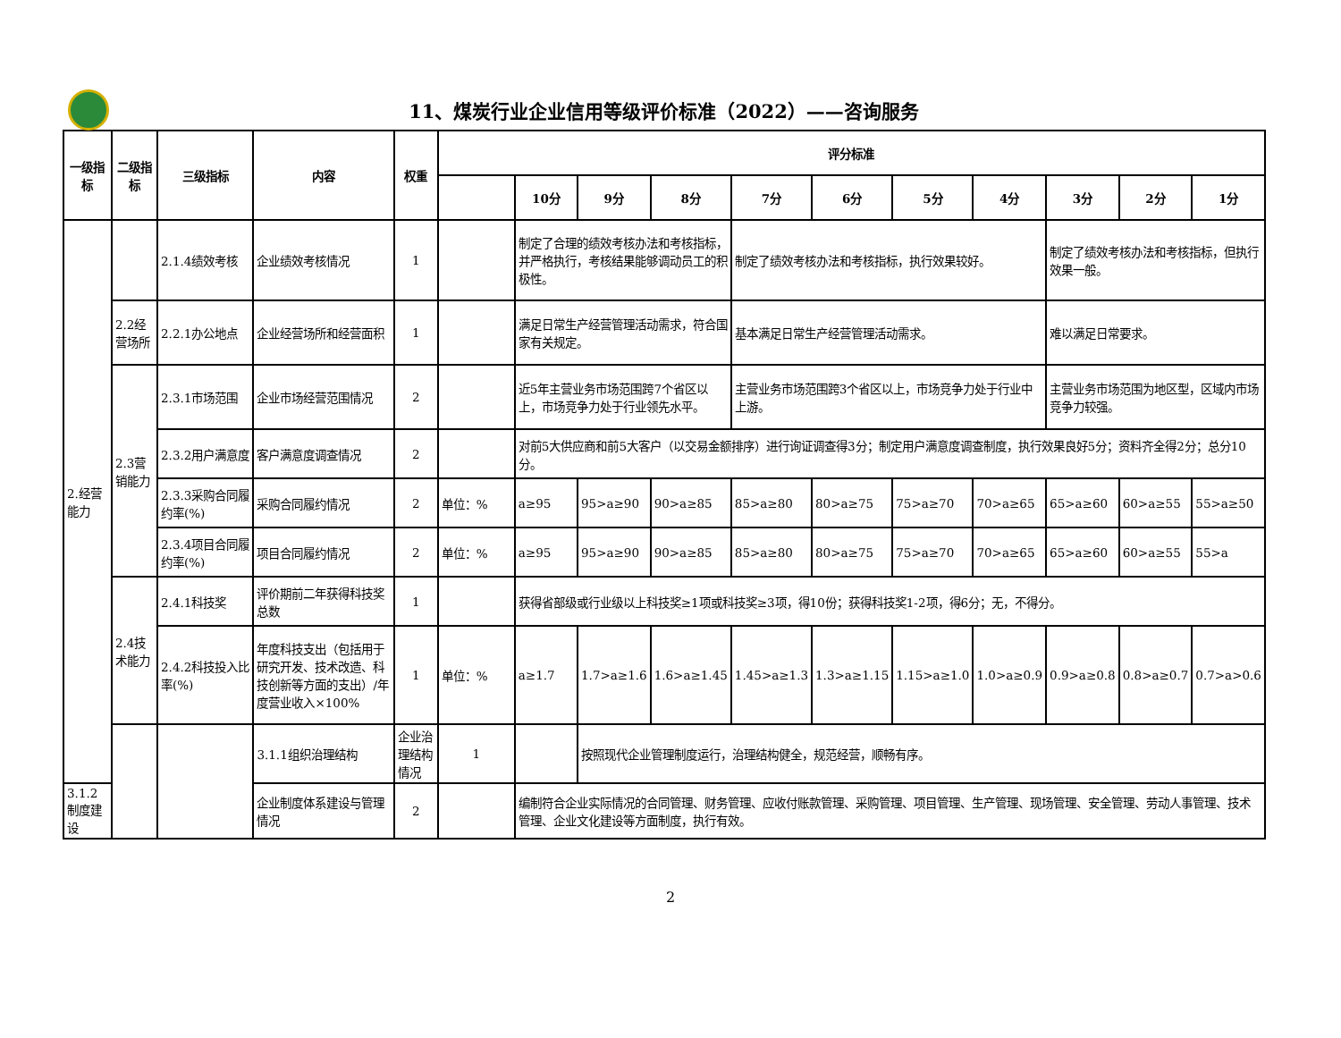11、煤炭行业企业信用等级评价标准（2022）——咨询服务
| 一级指标 | 二级指标 | 三级指标 | 内容 | 权重 | 评分标准 | | | | | | | | | | |
| --- | --- | --- | --- | --- | --- | --- | --- | --- | --- | --- | --- | --- | --- | --- | --- |
| | | | | | | 10分 | 9分 | 8分 | 7分 | 6分 | 5分 | 4分 | 3分 | 2分 | 1分 |
| 2.经营能力 | | 2.1.4绩效考核 | 企业绩效考核情况 | 1 | | 制定了合理的绩效考核办法和考核指标，并严格执行，考核结果能够调动员工的积极性。 | | | 制定了绩效考核办法和考核指标，执行效果较好。 | | | | 制定了绩效考核办法和考核指标，但执行效果一般。 | | |
| | 2.2经营场所 | 2.2.1办公地点 | 企业经营场所和经营面积 | 1 | | 满足日常生产经营管理活动需求，符合国家有关规定。 | | | 基本满足日常生产经营管理活动需求。 | | | | 难以满足日常要求。 | | |
| | 2.3营销能力 | 2.3.1市场范围 | 企业市场经营范围情况 | 2 | | 近5年主营业务市场范围跨7个省区以上，市场竞争力处于行业领先水平。 | | | 主营业务市场范围跨3个省区以上，市场竞争力处于行业中上游。 | | | | 主营业务市场范围为地区型，区域内市场竞争力较强。 | | |
| | | 2.3.2用户满意度 | 客户满意度调查情况 | 2 | | 对前5大供应商和前5大客户（以交易金额排序）进行询证调查得3分；制定用户满意度调查制度，执行效果良好5分；资料齐全得2分；总分10分。 | | | | | | | | | |
| | | 2.3.3采购合同履约率(%) | 采购合同履约情况 | 2 | 单位：% | a≥95 | 95>a≥90 | 90>a≥85 | 85>a≥80 | 80>a≥75 | 75>a≥70 | 70>a≥65 | 65>a≥60 | 60>a≥55 | 55>a≥50 |
| | | 2.3.4项目合同履约率(%) | 项目合同履约情况 | 2 | 单位：% | a≥95 | 95>a≥90 | 90>a≥85 | 85>a≥80 | 80>a≥75 | 75>a≥70 | 70>a≥65 | 65>a≥60 | 60>a≥55 | 55>a |
| | 2.4技术能力 | 2.4.1科技奖 | 评价期前二年获得科技奖总数 | 1 | | 获得省部级或行业级以上科技奖≥1项或科技奖≥3项，得10份；获得科技奖1-2项，得6分；无，不得分。 | | | | | | | | | |
| | | 2.4.2科技投入比率(%) | 年度科技支出（包括用于研究开发、技术改造、科技创新等方面的支出）/年度营业收入×100% | 1 | 单位：% | a≥1.7 | 1.7>a≥1.6 | 1.6>a≥1.45 | 1.45>a≥1.3 | 1.3>a≥1.15 | 1.15>a≥1.0 | 1.0>a≥0.9 | 0.9>a≥0.8 | 0.8>a≥0.7 | 0.7>a>0.6 |
| | | | 3.1.1组织治理结构 | 企业治理结构情况 | 1 | | 按照现代企业管理制度运行，治理结构健全，规范经营，顺畅有序。 | | | | | | | | |
| 3.1.2制度建设 | | | 企业制度体系建设与管理情况 | 2 | | 编制符合企业实际情况的合同管理、财务管理、应收付账款管理、采购管理、项目管理、生产管理、现场管理、安全管理、劳动人事管理、技术管理、企业文化建设等方面制度，执行有效。 | | | | | | | | | |
2